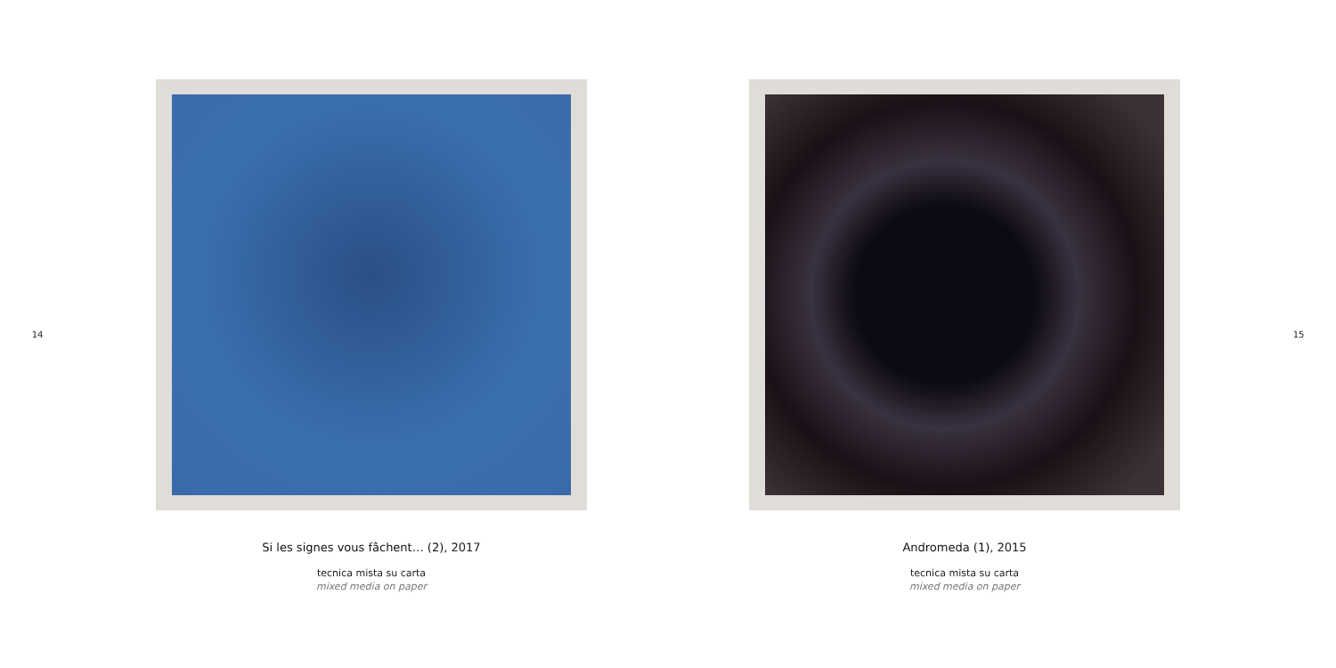14
Si les signes vous fâchent… (2), 2017
tecnica mista su carta
mixed media on paper
Andromeda (1), 2015
tecnica mista su carta
mixed media on paper
15